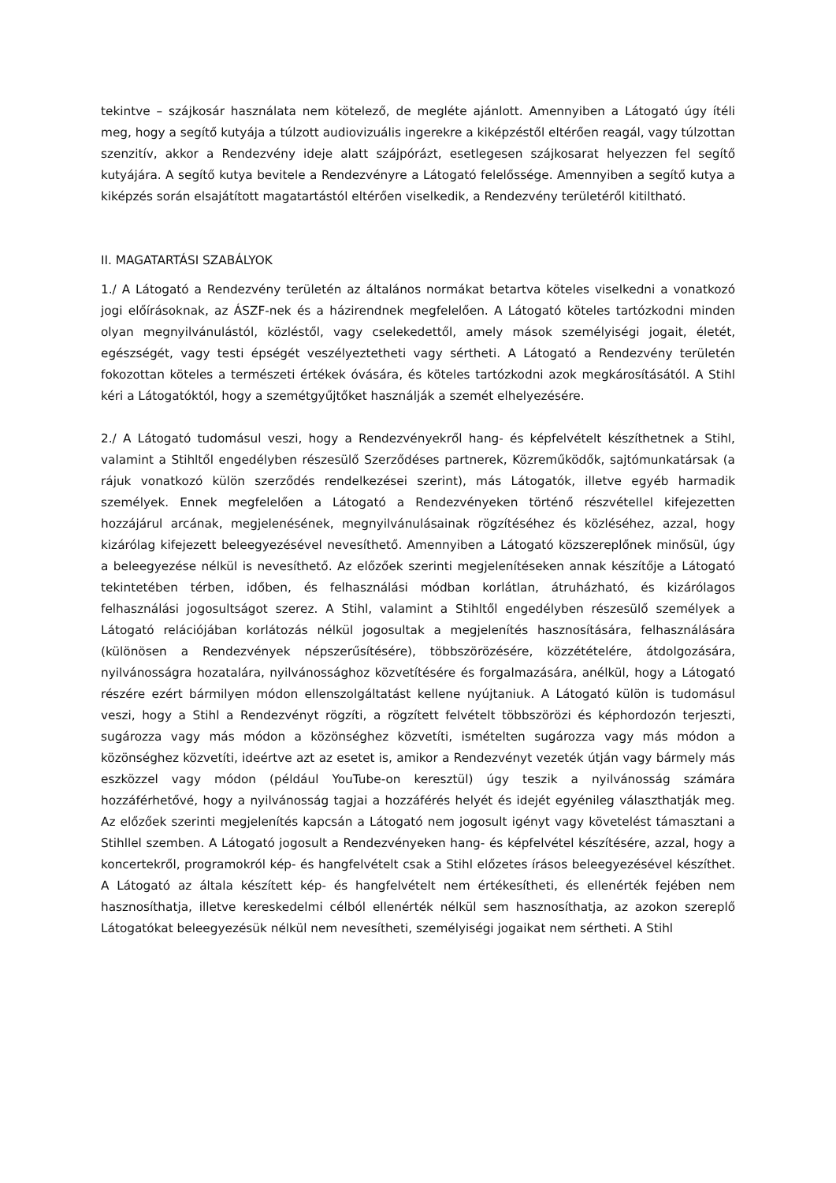tekintve – szájkosár használata nem kötelező, de megléte ajánlott. Amennyiben a Látogató úgy ítéli meg, hogy a segítő kutyája a túlzott audiovizuális ingerekre a kiképzéstől eltérően reagál, vagy túlzottan szenzitív, akkor a Rendezvény ideje alatt szájpórázt, esetlegesen szájkosarat helyezzen fel segítő kutyájára. A segítő kutya bevitele a Rendezvényre a Látogató felelőssége. Amennyiben a segítő kutya a kiképzés során elsajátított magatartástól eltérően viselkedik, a Rendezvény területéről kitiltható.
II. MAGATARTÁSI SZABÁLYOK
1./ A Látogató a Rendezvény területén az általános normákat betartva köteles viselkedni a vonatkozó jogi előírásoknak, az ÁSZF-nek és a házirendnek megfelelően. A Látogató köteles tartózkodni minden olyan megnyilvánulástól, közléstől, vagy cselekedettől, amely mások személyiségi jogait, életét, egészségét, vagy testi épségét veszélyeztetheti vagy sértheti. A Látogató a Rendezvény területén fokozottan köteles a természeti értékek óvására, és köteles tartózkodni azok megkárosításától. A Stihl kéri a Látogatóktól, hogy a szemétgyűjtőket használják a szemét elhelyezésére.
2./ A Látogató tudomásul veszi, hogy a Rendezvényekről hang- és képfelvételt készíthetnek a Stihl, valamint a Stihltől engedélyben részesülő Szerződéses partnerek, Közreműködők, sajtómunkatársak (a rájuk vonatkozó külön szerződés rendelkezései szerint), más Látogatók, illetve egyéb harmadik személyek. Ennek megfelelően a Látogató a Rendezvényeken történő részvétellel kifejezetten hozzájárul arcának, megjelenésének, megnyilvánulásainak rögzítéséhez és közléséhez, azzal, hogy kizárólag kifejezett beleegyezésével nevesíthető. Amennyiben a Látogató közszereplőnek minősül, úgy a beleegyezése nélkül is nevesíthető. Az előzőek szerinti megjelenítéseken annak készítője a Látogató tekintetében térben, időben, és felhasználási módban korlátlan, átruházható, és kizárólagos felhasználási jogosultságot szerez. A Stihl, valamint a Stihltől engedélyben részesülő személyek a Látogató relációjában korlátozás nélkül jogosultak a megjelenítés hasznosítására, felhasználására (különösen a Rendezvények népszerűsítésére), többszörözésére, közzétételére, átdolgozására, nyilvánosságra hozatalára, nyilvánossághoz közvetítésére és forgalmazására, anélkül, hogy a Látogató részére ezért bármilyen módon ellenszolgáltatást kellene nyújtaniuk. A Látogató külön is tudomásul veszi, hogy a Stihl a Rendezvényt rögzíti, a rögzített felvételt többszörözi és képhordozón terjeszti, sugározza vagy más módon a közönséghez közvetíti, ismételten sugározza vagy más módon a közönséghez közvetíti, ideértve azt az esetet is, amikor a Rendezvényt vezeték útján vagy bármely más eszközzel vagy módon (például YouTube-on keresztül) úgy teszik a nyilvánosság számára hozzáférhetővé, hogy a nyilvánosság tagjai a hozzáférés helyét és idejét egyénileg választhatják meg. Az előzőek szerinti megjelenítés kapcsán a Látogató nem jogosult igényt vagy követelést támasztani a Stihllel szemben. A Látogató jogosult a Rendezvényeken hang- és képfelvétel készítésére, azzal, hogy a koncertekről, programokról kép- és hangfelvételt csak a Stihl előzetes írásos beleegyezésével készíthet. A Látogató az általa készített kép- és hangfelvételt nem értékesítheti, és ellenérték fejében nem hasznosíthatja, illetve kereskedelmi célból ellenérték nélkül sem hasznosíthatja, az azokon szereplő Látogatókat beleegyezésük nélkül nem nevesítheti, személyiségi jogaikat nem sértheti. A Stihl